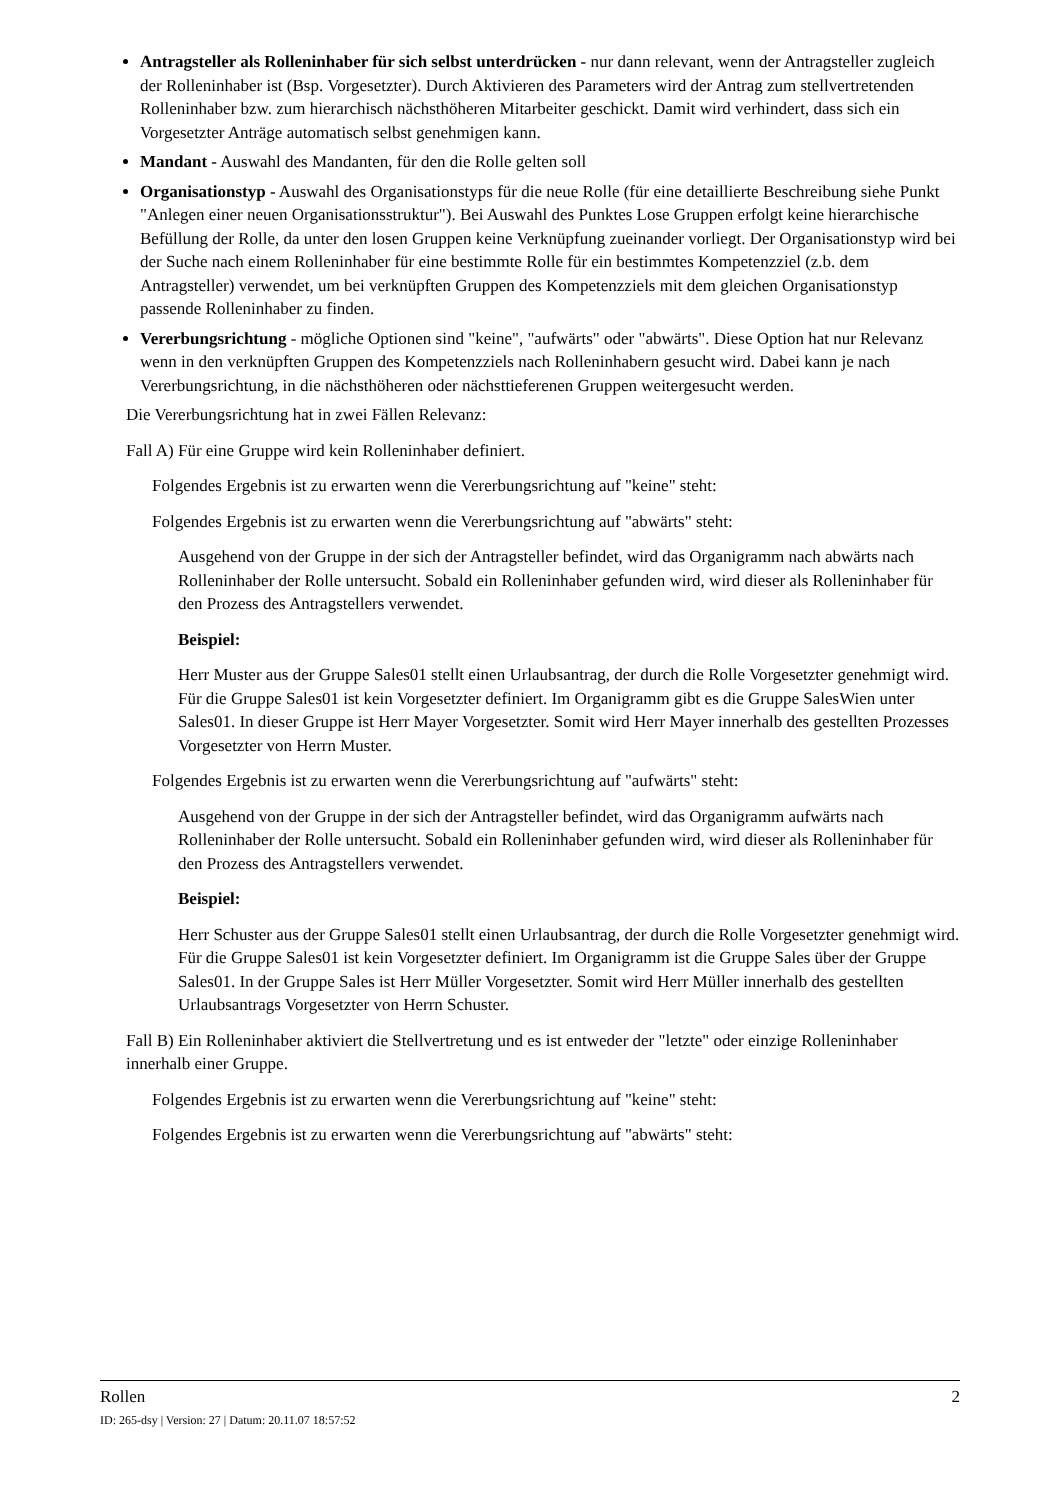Antragsteller als Rolleninhaber für sich selbst unterdrücken - nur dann relevant, wenn der Antragsteller zugleich der Rolleninhaber ist (Bsp. Vorgesetzter). Durch Aktivieren des Parameters wird der Antrag zum stellvertretenden Rolleninhaber bzw. zum hierarchisch nächsthöheren Mitarbeiter geschickt. Damit wird verhindert, dass sich ein Vorgesetzter Anträge automatisch selbst genehmigen kann.
Mandant - Auswahl des Mandanten, für den die Rolle gelten soll
Organisationstyp - Auswahl des Organisationstyps für die neue Rolle (für eine detaillierte Beschreibung siehe Punkt "Anlegen einer neuen Organisationsstruktur"). Bei Auswahl des Punktes Lose Gruppen erfolgt keine hierarchische Befüllung der Rolle, da unter den losen Gruppen keine Verknüpfung zueinander vorliegt. Der Organisationstyp wird bei der Suche nach einem Rolleninhaber für eine bestimmte Rolle für ein bestimmtes Kompetenzziel (z.b. dem Antragsteller) verwendet, um bei verknüpften Gruppen des Kompetenzziels mit dem gleichen Organisationstyp passende Rolleninhaber zu finden.
Vererbungsrichtung - mögliche Optionen sind "keine", "aufwärts" oder "abwärts". Diese Option hat nur Relevanz wenn in den verknüpften Gruppen des Kompetenzziels nach Rolleninhabern gesucht wird. Dabei kann je nach Vererbungsrichtung, in die nächsthöheren oder nächsttieferenen Gruppen weitergesucht werden.
Die Vererbungsrichtung hat in zwei Fällen Relevanz:
Fall A) Für eine Gruppe wird kein Rolleninhaber definiert.
Folgendes Ergebnis ist zu erwarten wenn die Vererbungsrichtung auf "keine" steht:
Folgendes Ergebnis ist zu erwarten wenn die Vererbungsrichtung auf "abwärts" steht:
Ausgehend von der Gruppe in der sich der Antragsteller befindet, wird das Organigramm nach abwärts nach Rolleninhaber der Rolle untersucht. Sobald ein Rolleninhaber gefunden wird, wird dieser als Rolleninhaber für den Prozess des Antragstellers verwendet.
Beispiel:
Herr Muster aus der Gruppe Sales01 stellt einen Urlaubsantrag, der durch die Rolle Vorgesetzter genehmigt wird. Für die Gruppe Sales01 ist kein Vorgesetzter definiert. Im Organigramm gibt es die Gruppe SalesWien unter Sales01. In dieser Gruppe ist Herr Mayer Vorgesetzter. Somit wird Herr Mayer innerhalb des gestellten Prozesses Vorgesetzter von Herrn Muster.
Folgendes Ergebnis ist zu erwarten wenn die Vererbungsrichtung auf "aufwärts" steht:
Ausgehend von der Gruppe in der sich der Antragsteller befindet, wird das Organigramm aufwärts nach Rolleninhaber der Rolle untersucht. Sobald ein Rolleninhaber gefunden wird, wird dieser als Rolleninhaber für den Prozess des Antragstellers verwendet.
Beispiel:
Herr Schuster aus der Gruppe Sales01 stellt einen Urlaubsantrag, der durch die Rolle Vorgesetzter genehmigt wird. Für die Gruppe Sales01 ist kein Vorgesetzter definiert. Im Organigramm ist die Gruppe Sales über der Gruppe Sales01. In der Gruppe Sales ist Herr Müller Vorgesetzter. Somit wird Herr Müller innerhalb des gestellten Urlaubsantrags Vorgesetzter von Herrn Schuster.
Fall B) Ein Rolleninhaber aktiviert die Stellvertretung und es ist entweder der "letzte" oder einzige Rolleninhaber innerhalb einer Gruppe.
Folgendes Ergebnis ist zu erwarten wenn die Vererbungsrichtung auf "keine" steht:
Folgendes Ergebnis ist zu erwarten wenn die Vererbungsrichtung auf "abwärts" steht:
Rollen 2
ID: 265-dsy | Version: 27 | Datum: 20.11.07 18:57:52